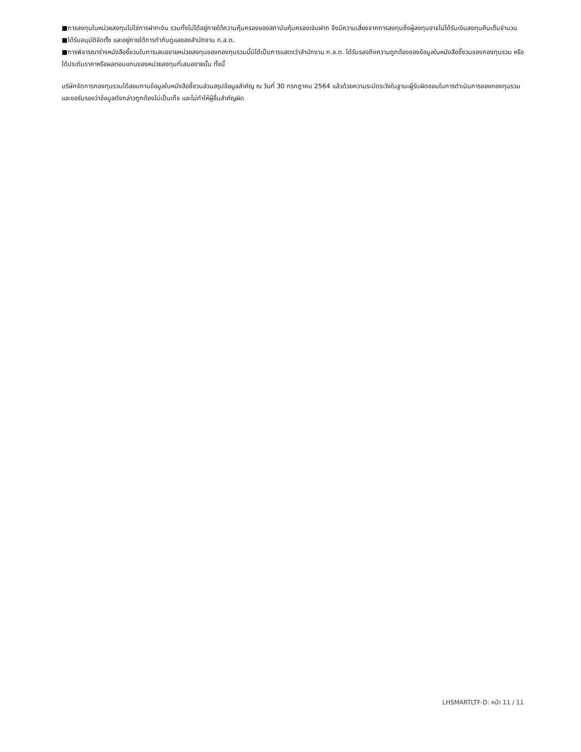■การลงทุนในหน่วยลงทุนไม่ใช่การฝากเงิน รวมทั้งไม่ได้อยู่ภายใต้ความคุ้มครองของสถาบันคุ้มครองเงินฝาก จึงมีความเสี่ยงจากการลงทุนซึ่งผู้ลงทุนอาจไม่ได้รับเงินลงทุนคืนเต็มจำนวน
■ได้รับอนุมัติจัดตั้ง และอยู่ภายใต้การกำกับดูแลของสำนักงาน ก.ล.ต.
■การพิจารณาร่างหนังสือชี้ชวนในการเสนอขายหน่วยลงทุนของกองทุนรวมนี้มิได้เป็นการแสดงว่าสำนักงาน ก.ล.ต. ได้รับรองถึงความถูกต้องของข้อมูลในหนังสือชี้ชวนของกองทุนรวม หรือ ได้ประกันราคาหรือผลตอบแทนของหน่วยลงทุนที่เสนอขายนั้น ทั้งนี้
บริษัทจัดการกองทุนรวมได้สอบทานข้อมูลในหนังสือชี้ชวนส่วนสรุปข้อมูลสำคัญ ณ วันที่ 30 กรกฎาคม 2564 แล้วด้วยความระมัดระวังในฐานะผู้รับผิดชอบในการดำเนินการของกองทุนรวมและขอรับรองว่าข้อมูลดังกล่าวถูกต้องไม่เป็นเท็จ และไม่ทำให้ผู้อื่นสำคัญผิด
LHSMARTLTF-D: หน้า 11 / 11